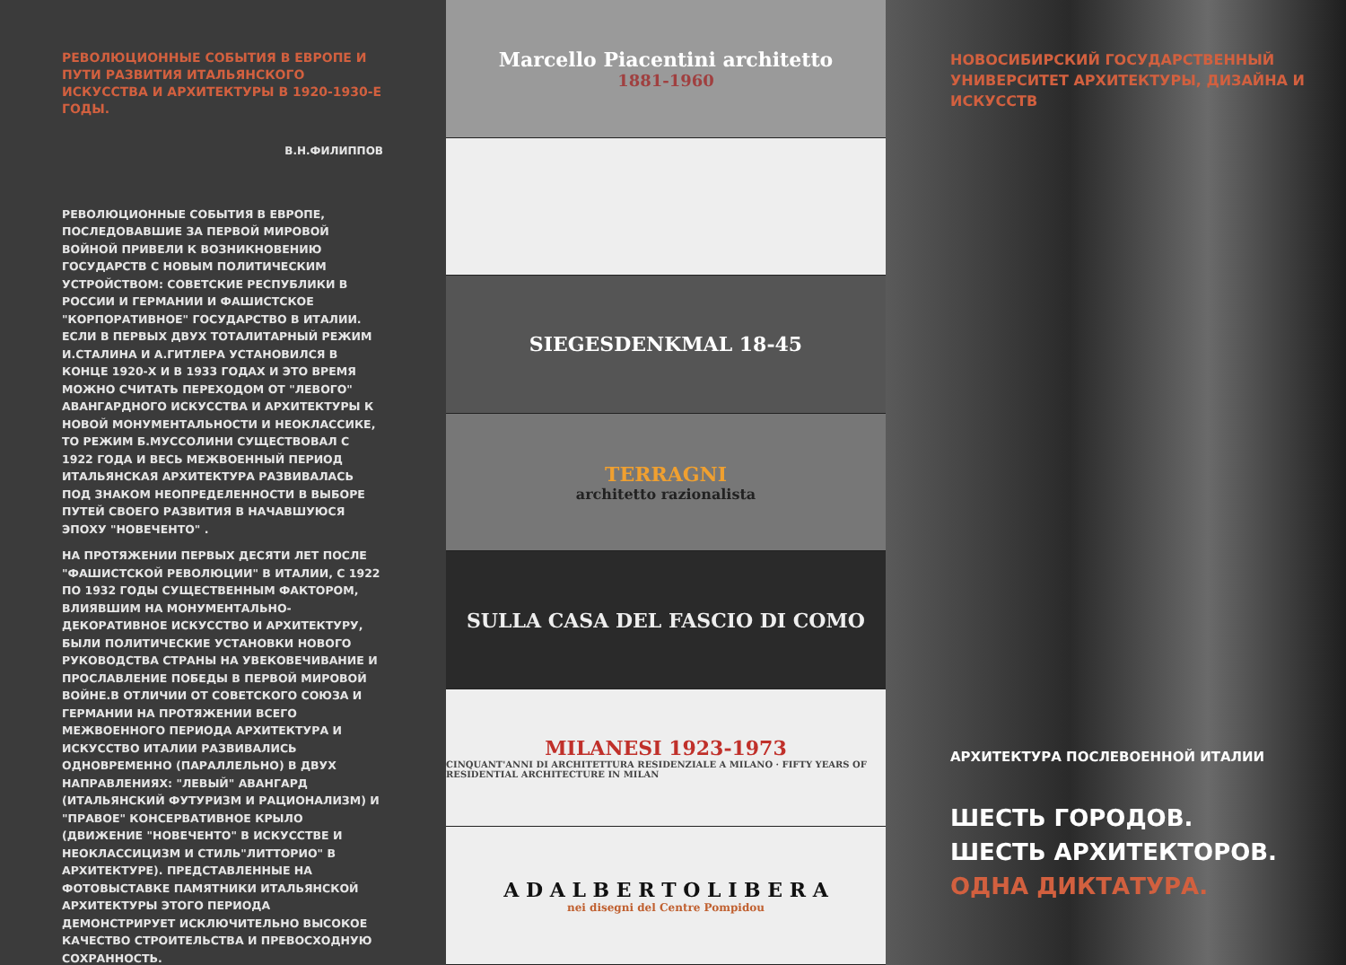РЕВОЛЮЦИОННЫЕ СОБЫТИЯ В ЕВРОПЕ И ПУТИ РАЗВИТИЯ ИТАЛЬЯНСКОГО ИСКУССТВА И АРХИТЕКТУРЫ В 1920-1930-Е ГОДЫ.
В.Н.ФИЛИППОВ
РЕВОЛЮЦИОННЫЕ СОБЫТИЯ В ЕВРОПЕ, ПОСЛЕДОВАВШИЕ ЗА ПЕРВОЙ МИРОВОЙ ВОЙНОЙ ПРИВЕЛИ К ВОЗНИКНОВЕНИЮ ГОСУДАРСТВ С НОВЫМ ПОЛИТИЧЕСКИМ УСТРОЙСТВОМ: СОВЕТСКИЕ РЕСПУБЛИКИ В РОССИИ И ГЕРМАНИИ И ФАШИСТСКОЕ "КОРПОРАТИВНОЕ" ГОСУДАРСТВО В ИТАЛИИ. ЕСЛИ В ПЕРВЫХ ДВУХ ТОТАЛИТАРНЫЙ РЕЖИМ И.СТАЛИНА И А.ГИТЛЕРА УСТАНОВИЛСЯ В КОНЦЕ 1920-Х И В 1933 ГОДАХ И ЭТО ВРЕМЯ МОЖНО СЧИТАТЬ ПЕРЕХОДОМ ОТ "ЛЕВОГО" АВАНГАРДНОГО ИСКУССТВА И АРХИТЕКТУРЫ К НОВОЙ МОНУМЕНТАЛЬНОСТИ И НЕОКЛАССИКЕ, ТО РЕЖИМ Б.МУССОЛИНИ СУЩЕСТВОВАЛ С 1922 ГОДА И ВЕСЬ МЕЖВОЕННЫЙ ПЕРИОД ИТАЛЬЯНСКАЯ АРХИТЕКТУРА РАЗВИВАЛАСЬ ПОД ЗНАКОМ НЕОПРЕДЕЛЕННОСТИ В ВЫБОРЕ ПУТЕЙ СВОЕГО РАЗВИТИЯ В НАЧАВШУЮСЯ ЭПОХУ "НОВЕЧЕНТО" .
НА ПРОТЯЖЕНИИ ПЕРВЫХ ДЕСЯТИ ЛЕТ ПОСЛЕ "ФАШИСТСКОЙ РЕВОЛЮЦИИ" В ИТАЛИИ, С 1922 ПО 1932 ГОДЫ СУЩЕСТВЕННЫМ ФАКТОРОМ, ВЛИЯВШИМ НА МОНУМЕНТАЛЬНО-ДЕКОРАТИВНОЕ ИСКУССТВО И АРХИТЕКТУРУ, БЫЛИ ПОЛИТИЧЕСКИЕ УСТАНОВКИ НОВОГО РУКОВОДСТВА СТРАНЫ НА УВЕКОВЕЧИВАНИЕ И ПРОСЛАВЛЕНИЕ ПОБЕДЫ В ПЕРВОЙ МИРОВОЙ ВОЙНЕ.В ОТЛИЧИИ ОТ СОВЕТСКОГО СОЮЗА И ГЕРМАНИИ НА ПРОТЯЖЕНИИ ВСЕГО МЕЖВОЕННОГО ПЕРИОДА АРХИТЕКТУРА И ИСКУССТВО ИТАЛИИ РАЗВИВАЛИСЬ ОДНОВРЕМЕННО (ПАРАЛЛЕЛЬНО) В ДВУХ НАПРАВЛЕНИЯХ: "ЛЕВЫЙ" АВАНГАРД (ИТАЛЬЯНСКИЙ ФУТУРИЗМ И РАЦИОНАЛИЗМ) И "ПРАВОЕ" КОНСЕРВАТИВНОЕ КРЫЛО (ДВИЖЕНИЕ "НОВЕЧЕНТО" В ИСКУССТВЕ И НЕОКЛАССИЦИЗМ И СТИЛЬ"ЛИТТОРИО" В АРХИТЕКТУРЕ). ПРЕДСТАВЛЕННЫЕ НА ФОТОВЫСТАВКЕ ПАМЯТНИКИ ИТАЛЬЯНСКОЙ АРХИТЕКТУРЫ ЭТОГО ПЕРИОДА ДЕМОНСТРИРУЕТ ИСКЛЮЧИТЕЛЬНО ВЫСОКОЕ КАЧЕСТВО СТРОИТЕЛЬСТВА И ПРЕВОСХОДНУЮ СОХРАННОСТЬ.
Marcello Piacentini architetto
1881-1960
SIEGESDENKMAL 18-45
TERRAGNI
architetto razionalista
SULLA CASA DEL FASCIO DI COMO
MILANESI 1923-1973
CINQUANT'ANNI DI ARCHITETTURA RESIDENZIALE A MILANO · FIFTY YEARS OF RESIDENTIAL ARCHITECTURE IN MILAN
A D A L B E R T O L I B E R A
nei disegni del Centre Pompidou
НОВОСИБИРСКИЙ ГОСУДАРСТВЕННЫЙ УНИВЕРСИТЕТ АРХИТЕКТУРЫ, ДИЗАЙНА И ИСКУССТВ
АРХИТЕКТУРА ПОСЛЕВОЕННОЙ ИТАЛИИ
ШЕСТЬ ГОРОДОВ.
ШЕСТЬ АРХИТЕКТОРОВ.
ОДНА ДИКТАТУРА.